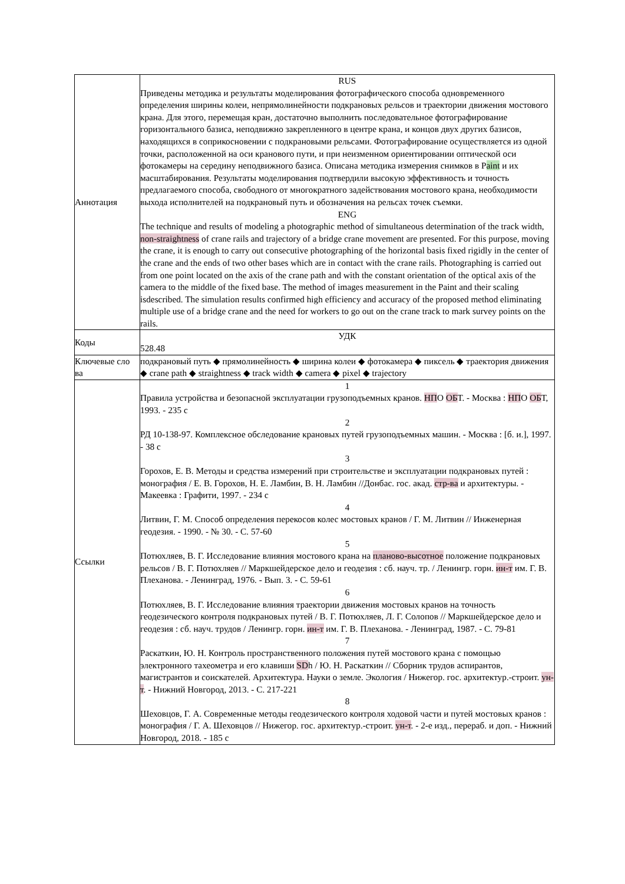| Аннотация | RUS Приведены методика и результаты моделирования фотографического способа одновременного определения ширины колеи, непрямолинейности подкрановых рельсов и траектории движения мостового крана. Для этого, перемещая кран, достаточно выполнить последовательное фотографирование горизонтального базиса, неподвижно закрепленного в центре крана, и концов двух других базисов, находящихся в соприкосновении с подкрановыми рельсами. Фотографирование осуществляется из одной точки, расположенной на оси кранового пути, и при неизменном ориентировании оптической оси фотокамеры на середину неподвижного базиса. Описана методика измерения снимков в P aint и их масштабирования. Результаты моделирования подтвердили высокую эффективность и точность предлагаемого способа, свободного от многократного задействования мостового крана, необходимости выхода исполнителей на подкрановый путь и обозначения на рельсах точек съемки. ENG The technique and results of modeling a photographic method of simultaneous determination of the track width, non-straightness of crane rails and trajectory of a bridge crane movement are presented. For this purpose, moving the crane, it is enough to carry out consecutive photographing of the horizontal basis fixed rigidly in the center of the crane and the ends of two other bases which are in contact with the crane rails. Photographing is carried out from one point located on the axis of the crane path and with the constant orientation of the optical axis of the camera to the middle of the fixed base. The method of images measurement in the Paint and their scaling isdescribed. The simulation results confirmed high efficiency and accuracy of the proposed method eliminating multiple use of a bridge crane and the need for workers to go out on the crane track to mark survey points on the rails. |
| Коды | УДК 528.48 |
| Ключевые сло ва | подкрановый путь ◆ прямолинейность ◆ ширина колеи ◆ фотокамера ◆ пиксель ◆ траектория движения ◆ crane path ◆ straightness ◆ track width ◆ camera ◆ pixel ◆ trajectory |
| Ссылки | 1 Правила устройства и безопасной эксплуатации грузоподъемных кранов. НП О ОБ Т. - Москва : НП О ОБ Т, 1993. - 235 с 2 РД 10-138-97. Комплексное обследование крановых путей грузоподъемных машин. - Москва : [б. и.], 1997. - 38 с 3 Горохов, Е. В. Методы и средства измерений при строительстве и эксплуатации подкрановых путей : монография / Е. В. Горохов, Н. Е. Ламбин, В. Н. Ламбин //Донбас. гос. акад. стр-ва и архитектуры. - Макеевка : Графити, 1997. - 234 с 4 Литвин, Г. М. Способ определения перекосов колес мостовых кранов / Г. М. Литвин // Инженерная геодезия. - 1990. - № 30. - С. 57-60 5 Потюхляев, В. Г. Исследование влияния мостового крана на планово-высотное положение подкрановых рельсов / В. Г. Потюхляев // Маркшейдерское дело и геодезия : сб. науч. тр. / Ленингр. горн. ин-т им. Г. В. Плеханова. - Ленинград, 1976. - Вып. 3. - С. 59-61 6 Потюхляев, В. Г. Исследование влияния траектории движения мостовых кранов на точность геодезического контроля подкрановых путей / В. Г. Потюхляев, Л. Г. Солопов // Маркшейдерское дело и геодезия : сб. науч. трудов / Ленингр. горн. ин-т им. Г. В. Плеханова. - Ленинград, 1987. - С. 79-81 7 Раскаткин, Ю. Н. Контроль пространственного положения путей мостового крана с помощью электронного тахеометра и его клавиши SD h / Ю. Н. Раскаткин // Сборник трудов аспирантов, магистрантов и соискателей. Архитектура. Науки о земле. Экология / Нижегор. гос. архитектур.-строит. ун-т . - Нижний Новгород, 2013. - С. 217-221 8 Шеховцов, Г. А. Современные методы геодезического контроля ходовой части и путей мостовых кранов : монография / Г. А. Шеховцов // Нижегор. гос. архитектур.-строит. ун-т . - 2-е изд., перераб. и доп. - Нижний Новгород, 2018. - 185 с |